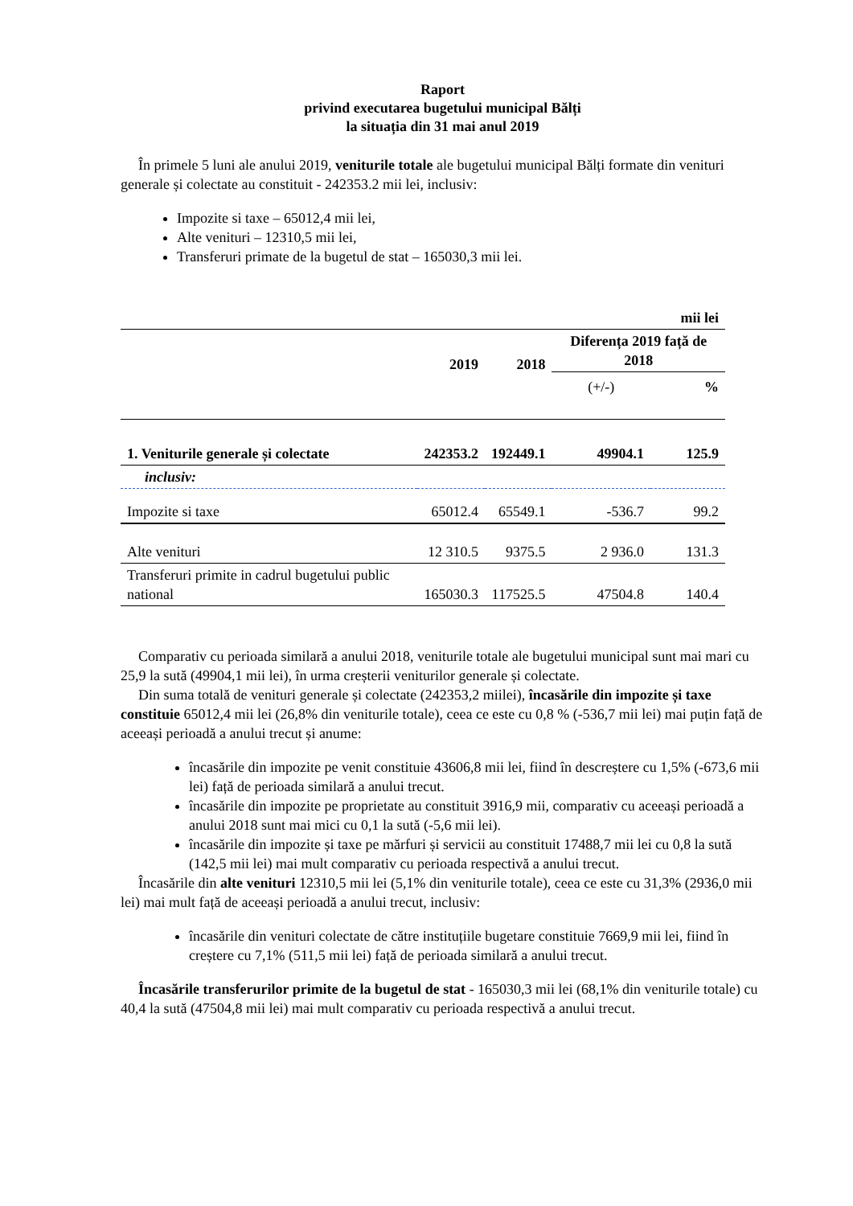Raport
privind executarea bugetului municipal Bălți
la situația din 31 mai anul 2019
În primele 5 luni ale anului 2019, veniturile totale ale bugetului municipal Bălți formate din venituri generale și colectate au constituit - 242353.2 mii lei, inclusiv:
Impozite si taxe – 65012,4 mii lei,
Alte venituri – 12310,5 mii lei,
Transferuri primate de la bugetul de stat – 165030,3 mii lei.
| mii lei | | | | |
| --- | --- | --- | --- | --- |
| | 2019 | 2018 | Diferența 2019 față de 2018 | |
| | | | (+/-) | % |
| 1. Veniturile generale și colectate | 242353.2 | 192449.1 | 49904.1 | 125.9 |
| inclusiv: | | | | |
| Impozite si taxe | 65012.4 | 65549.1 | -536.7 | 99.2 |
| Alte venituri | 12 310.5 | 9375.5 | 2 936.0 | 131.3 |
| Transferuri primite in cadrul bugetului public national | 165030.3 | 117525.5 | 47504.8 | 140.4 |
Comparativ cu perioada similară a anului 2018, veniturile totale ale bugetului municipal sunt mai mari cu 25,9 la sută (49904,1 mii lei), în urma creșterii veniturilor generale și colectate.
Din suma totală de venituri generale și colectate (242353,2 miilei), încasările din impozite și taxe constituie 65012,4 mii lei (26,8% din veniturile totale), ceea ce este cu 0,8 % (-536,7 mii lei) mai puțin față de aceeași perioadă a anului trecut și anume:
încasările din impozite pe venit constituie 43606,8 mii lei, fiind în descreștere cu 1,5% (-673,6 mii lei) față de perioada similară a anului trecut.
încasările din impozite pe proprietate au constituit 3916,9 mii, comparativ cu aceeași perioadă a anului 2018 sunt mai mici cu 0,1 la sută (-5,6 mii lei).
încasările din impozite și taxe pe mărfuri și servicii au constituit 17488,7 mii lei cu 0,8 la sută (142,5 mii lei) mai mult comparativ cu perioada respectivă a anului trecut.
Încasările din alte venituri 12310,5 mii lei (5,1% din veniturile totale), ceea ce este cu 31,3% (2936,0 mii lei) mai mult față de aceeași perioadă a anului trecut, inclusiv:
încasările din venituri colectate de către instituțiile bugetare constituie 7669,9 mii lei, fiind în creștere cu 7,1% (511,5 mii lei) față de perioada similară a anului trecut.
Încasările transferurilor primite de la bugetul de stat - 165030,3 mii lei (68,1% din veniturile totale) cu 40,4 la sută (47504,8 mii lei) mai mult comparativ cu perioada respectivă a anului trecut.